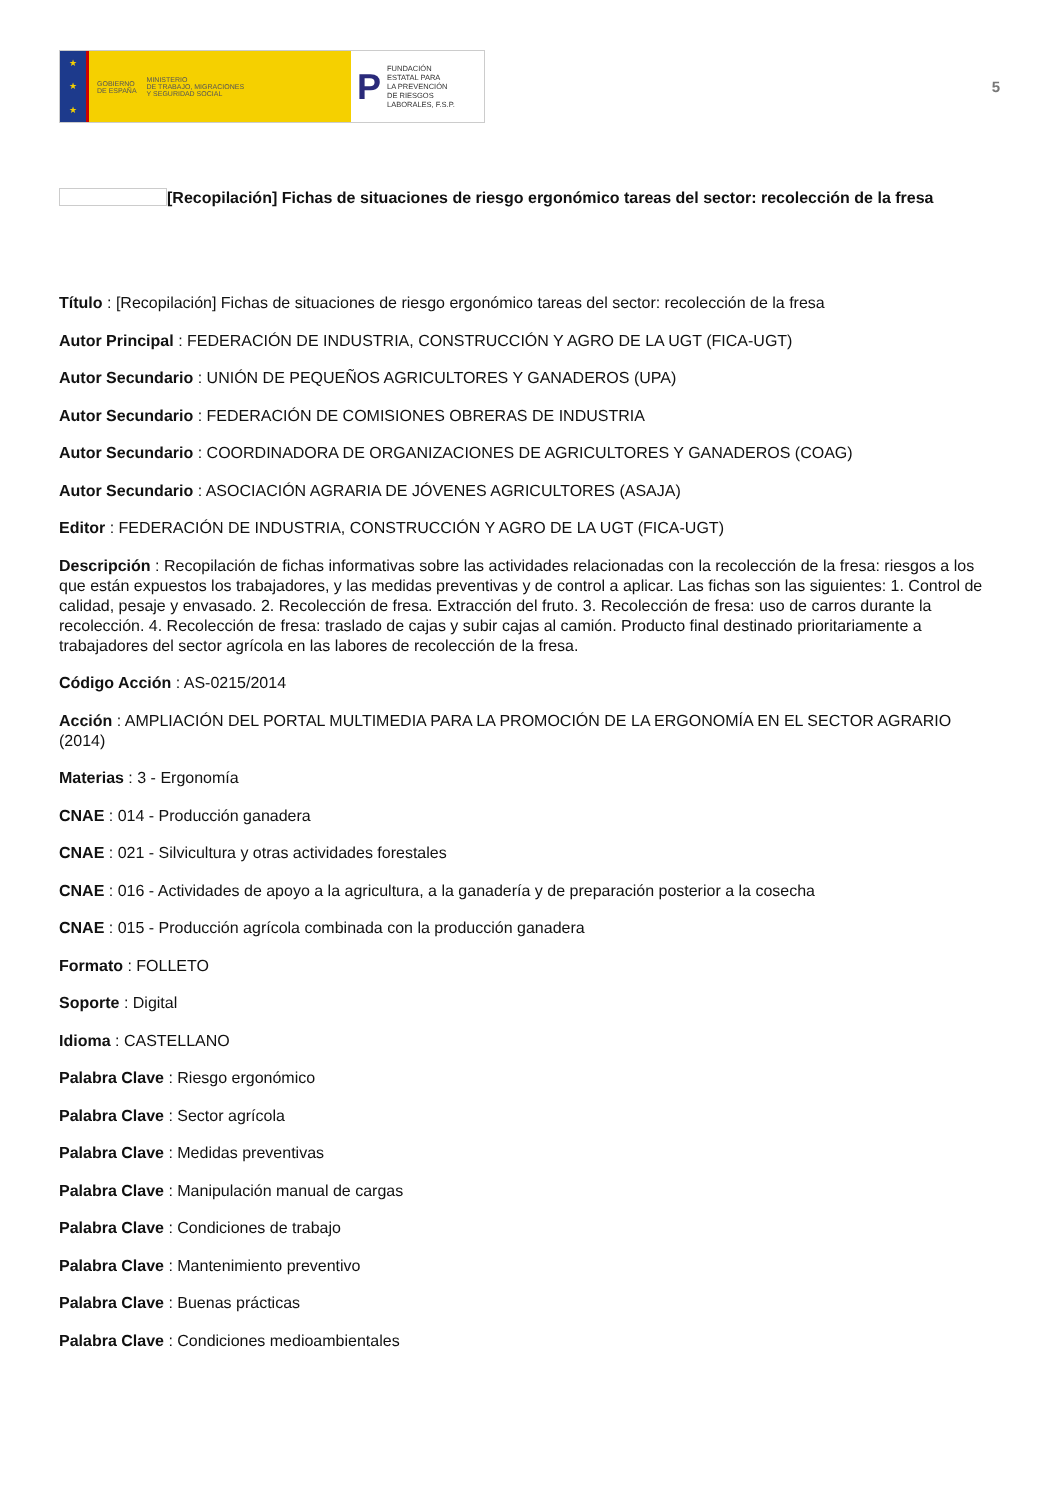★
★
★
GOBIERNO
DE ESPAÑA MINISTERIO
DE TRABAJO, MIGRACIONES
Y SEGURIDAD SOCIAL
P FUNDACIÓN
ESTATAL PARA
LA PREVENCIÓN
DE RIESGOS
LABORALES, F.S.P.
5
[Recopilación] Fichas de situaciones de riesgo ergonómico tareas del sector: recolección de la fresa
Título : [Recopilación] Fichas de situaciones de riesgo ergonómico tareas del sector: recolección de la fresa
Autor Principal : FEDERACIÓN DE INDUSTRIA, CONSTRUCCIÓN Y AGRO DE LA UGT (FICA-UGT)
Autor Secundario : UNIÓN DE PEQUEÑOS AGRICULTORES Y GANADEROS (UPA)
Autor Secundario : FEDERACIÓN DE COMISIONES OBRERAS DE INDUSTRIA
Autor Secundario : COORDINADORA DE ORGANIZACIONES DE AGRICULTORES Y GANADEROS (COAG)
Autor Secundario : ASOCIACIÓN AGRARIA DE JÓVENES AGRICULTORES (ASAJA)
Editor : FEDERACIÓN DE INDUSTRIA, CONSTRUCCIÓN Y AGRO DE LA UGT (FICA-UGT)
Descripción : Recopilación de fichas informativas sobre las actividades relacionadas con la recolección de la fresa: riesgos a los que están expuestos los trabajadores, y las medidas preventivas y de control a aplicar. Las fichas son las siguientes: 1. Control de calidad, pesaje y envasado. 2. Recolección de fresa. Extracción del fruto. 3. Recolección de fresa: uso de carros durante la recolección. 4. Recolección de fresa: traslado de cajas y subir cajas al camión. Producto final destinado prioritariamente a trabajadores del sector agrícola en las labores de recolección de la fresa.
Código Acción : AS-0215/2014
Acción : AMPLIACIÓN DEL PORTAL MULTIMEDIA PARA LA PROMOCIÓN DE LA ERGONOMÍA EN EL SECTOR AGRARIO (2014)
Materias : 3 - Ergonomía
CNAE : 014 - Producción ganadera
CNAE : 021 - Silvicultura y otras actividades forestales
CNAE : 016 - Actividades de apoyo a la agricultura, a la ganadería y de preparación posterior a la cosecha
CNAE : 015 - Producción agrícola combinada con la producción ganadera
Formato : FOLLETO
Soporte : Digital
Idioma : CASTELLANO
Palabra Clave : Riesgo ergonómico
Palabra Clave : Sector agrícola
Palabra Clave : Medidas preventivas
Palabra Clave : Manipulación manual de cargas
Palabra Clave : Condiciones de trabajo
Palabra Clave : Mantenimiento preventivo
Palabra Clave : Buenas prácticas
Palabra Clave : Condiciones medioambientales